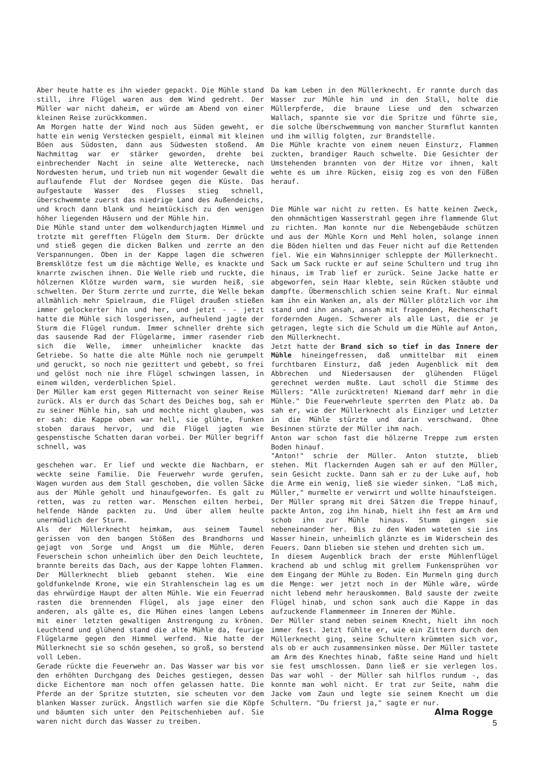Aber heute hatte es ihn wieder gepackt. Die Mühle stand still, ihre Flügel waren aus dem Wind gedreht. Der Müller war nicht daheim, er würde am Abend von einer kleinen Reise zurückkommen.
Am Morgen hatte der Wind noch aus Süden geweht, er hatte ein wenig Verstecken gespielt, einmal mit kleinen Böen aus Südosten, dann aus Südwesten stoßend. Am Nachmittag war er stärker geworden, drehte bei einbrechender Nacht in seine alte Wetterecke, nach Nordwesten herum, und trieb nun mit wogender Gewalt die auflaufende Flut der Nordsee gegen die Küste. Das aufgestaute Wasser des Flusses stieg schnell, überschwemmte zuerst das niedrige Land des Außendeichs, und kroch dann blank und heimtückisch zu den wenigen höher liegenden Häusern und der Mühle hin.
Die Mühle stand unter dem wolkendurchjagten Himmel und trotzte mit gerefften Flügeln dem Sturm. Der drückte und stieß gegen die dicken Balken und zerrte an den Verspannungen. Oben in der Kappe lagen die schweren Bremsklötze fest um die mächtige Welle, es knackte und knarrte zwischen ihnen. Die Welle rieb und ruckte, die hölzernen Klötze wurden warm, sie wurden heiß, sie schwelten. Der Sturm zerrte und zurrte, die Welle bekam allmählich mehr Spielraum, die Flügel draußen stießen immer gelockerter hin und her, und jetzt - - jetzt hatte die Mühle sich losgerissen, aufheulend jagte der Sturm die Flügel rundum. Immer schneller drehte sich das sausende Rad der Flügelarme, immer rasender rieb sich die Welle, immer unheimlicher knackte das Getriebe. So hatte die alte Mühle noch nie gerumpelt und geruckt, so noch nie gezittert und gebebt, so frei und gelöst noch nie ihre Flügel schwingen lassen, in einem wilden, verderblichen Spiel.
Der Müller kam erst gegen Mitternacht von seiner Reise zurück. Als er durch das Schart des Deiches bog, sah er zu seiner Mühle hin, sah und mochte nicht glauben, was er sah: die Kappe oben war hell, sie glühte, Funken stoben daraus hervor, und die Flügel jagten wie gespenstische Schatten daran vorbei. Der Müller begriff schnell, was
geschehen war. Er lief und weckte die Nachbarn, er weckte seine Familie. Die Feuerwehr wurde gerufen, Wagen wurden aus dem Stall geschoben, die vollen Säcke aus der Mühle geholt und hinaufgeworfen. Es galt zu retten, was zu retten war. Menschen eilten herbei, helfende Hände packten zu. Und über allem heulte unermüdlich der Sturm.
Als der Müllerknecht heimkam, aus seinem Taumel gerissen von den bangen Stößen des Brandhorns und gejagt von Sorge und Angst um die Mühle, deren Feuerschein schon unheimlich über den Deich leuchtete, brannte bereits das Dach, aus der Kappe lohten Flammen. Der Müllerknecht blieb gebannt stehen. Wie eine goldfunkelnde Krone, wie ein Strahlenschein lag es um das ehrwürdige Haupt der alten Mühle. Wie ein Feuerrad rasten die brennenden Flügel, als jage einer den anderen, als gälte es, die Mühen eines langen Lebens mit einer letzten gewaltigen Anstrengung zu krönen. Leuchtend und glühend stand die alte Mühle da, feurige Flügelarme gegen den Himmel werfend. Nie hatte der Müllerknecht sie so schön gesehen, so groß, so berstend voll Leben.
Gerade rückte die Feuerwehr an. Das Wasser war bis vor den erhöhten Durchgang des Deiches gestiegen, dessen dicke Eichentore man noch offen gelassen hatte. Die Pferde an der Spritze stutzten, sie scheuten vor dem blanken Wasser zurück. Ängstlich warfen sie die Köpfe und bäumten sich unter den Peitschenhieben auf. Sie waren nicht durch das Wasser zu treiben.
Da kam Leben in den Müllerknecht. Er rannte durch das Wasser zur Mühle hin und in den Stall, holte die Müllerpferde, die braune Liese und den schwarzen Wallach, spannte sie vor die Spritze und führte sie, die solche Überschwemmung von mancher Sturmflut kannten und ihm willig folgten, zur Brandstelle.
Die Mühle krachte von einem neuen Einsturz, Flammen zuckten, brandiger Rauch schwelte. Die Gesichter der Umstehenden brannten von der Hitze vor ihnen, kalt wehte es um ihre Rücken, eisig zog es von den Füßen herauf.
Die Mühle war nicht zu retten. Es hatte keinen Zweck, den ohnmächtigen Wasserstrahl gegen ihre flammende Glut zu richten. Man konnte nur die Nebengebäude schützen und aus der Mühle Korn und Mehl holen, solange innen die Böden hielten und das Feuer nicht auf die Rettenden fiel. Wie ein Wahnsinniger schleppte der Müllerknecht. Sack um Sack ruckte er auf seine Schultern und trug ihn hinaus, im Trab lief er zurück. Seine Jacke hatte er abgeworfen, sein Haar klebte, sein Rücken stäubte und dampfte. Übermenschlich schien seine Kraft. Nur einmal kam ihn ein Wanken an, als der Müller plötzlich vor ihm stand und ihn ansah, ansah mit fragenden, Rechenschaft fordernden Augen. Schwerer als alle Last, die er je getragen, legte sich die Schuld um die Mühle auf Anton, den Müllerknecht.
Jetzt hatte der Brand sich so tief in das Innere der Mühle hineingefressen, daß unmittelbar mit einem furchtbaren Einsturz, daß jeden Augenblick mit dem Abbrechen und Niedersausen der glühenden Flügel gerechnet werden mußte. Laut scholl die Stimme des Müllers: "Alle zurücktreten! Niemand darf mehr in die Mühle." Die Feuerwehrleute sperrten den Platz ab. Da sah er, wie der Müllerknecht als Einziger und Letzter in die Mühle stürzte und darin verschwand. Ohne Besinnen stürzte der Müller ihm nach.
Anton war schon fast die hölzerne Treppe zum ersten Boden hinauf.
"Anton!" schrie der Müller. Anton stutzte, blieb stehen. Mit flackernden Augen sah er auf den Müller, sein Gesicht zuckte. Dann sah er zu der Luke auf, hob die Arme ein wenig, ließ sie wieder sinken. "Laß mich, Müller," murmelte er verwirrt und wollte hinaufsteigen.
Der Müller sprang mit drei Sätzen die Treppe hinauf, packte Anton, zog ihn hinab, hielt ihn fest am Arm und schob ihn zur Mühle hinaus. Stumm gingen sie nebeneinander her. Bis zu den Waden wateten sie ins Wasser hinein, unheimlich glänzte es im Widerschein des Feuers. Dann blieben sie stehen und drehten sich um.
In diesem Augenblick brach der erste Mühlenflügel krachend ab und schlug mit grellem Funkensprühen vor dem Eingang der Mühle zu Boden. Ein Murmeln ging durch die Menge: wer jetzt noch in der Mühle wäre, würde nicht lebend mehr herauskommen. Bald sauste der zweite Flügel hinab, und schon sank auch die Kappe in das aufzuckende Flammenmeer im Inneren der Mühle.
Der Müller stand neben seinem Knecht, hielt ihn noch immer fest. Jetzt fühlte er, wie ein Zittern durch den Müllerknecht ging, seine Schultern krümmten sich vor, als ob er auch zusammensinken müsse. Der Müller tastete am Arm des Knechtes hinab, faßte seine Hand und hielt sie fest umschlossen. Dann ließ er sie verlegen los. Das war wohl - der Müller sah hilflos rundum -, das konnte man wohl nicht. Er trat zur Seite, nahm die Jacke vom Zaun und legte sie seinem Knecht um die Schultern. "Du frierst ja," sagte er nur.
Alma Rogge
5